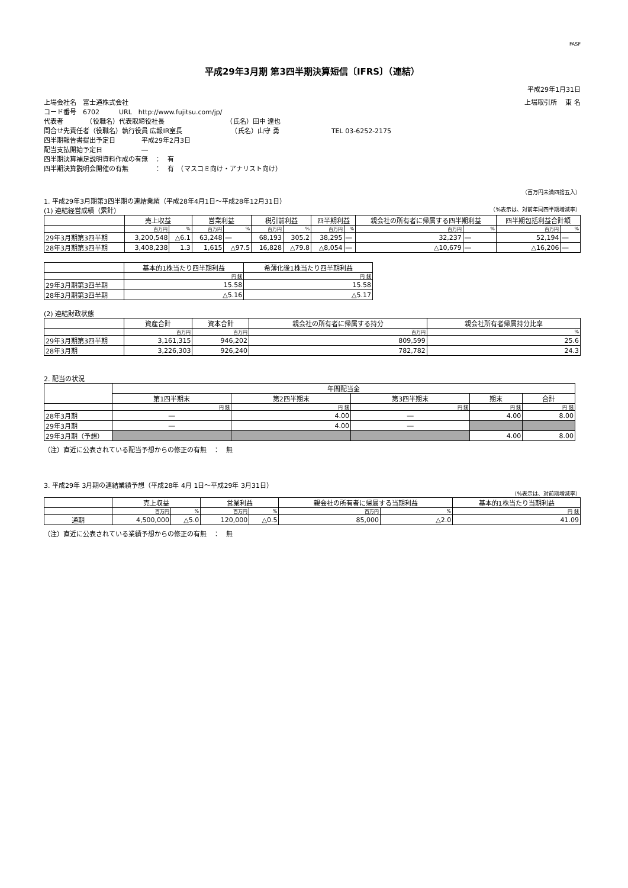FASF
平成29年3月期 第3四半期決算短信〔IFRS〕（連結）
平成29年1月31日
上場会社名　富士通株式会社 上場取引所　 東 名
コード番号　6702　　　URL　http://www.fujitsu.com/jp/
代表者　　　　（役職名）代表取締役社長　　　　　　　　　　（氏名）田中 達也
問合せ先責任者（役職名）執行役員 広報IR室長　　　　　　　　（氏名）山守 勇　　　　　　　　TEL 03-6252-2175
四半期報告書提出予定日　　　　平成29年2月3日
配当支払開始予定日　　　　　　―
四半期決算補足説明資料作成の有無　：　有
四半期決算説明会開催の有無　　　　：　有　（マスコミ向け・アナリスト向け）
（百万円未満四捨五入）
1. 平成29年3月期第3四半期の連結業績（平成28年4月1日～平成28年12月31日）
(1) 連結経営成績（累計） （%表示は、対前年同四半期増減率）
| | 売上収益 | | 営業利益 | | 税引前利益 | | 四半期利益 | | 親会社の所有者に帰属する四半期利益 | | 四半期包括利益合計額 | |
| --- | --- | --- | --- | --- | --- | --- | --- | --- | --- | --- | --- | --- |
| | 百万円 | % | 百万円 | % | 百万円 | % | 百万円 | % | 百万円 | % | 百万円 | % |
| 29年3月期第3四半期 | 3,200,548 | △6.1 | 63,248 | ― | 68,193 | 305.2 | 38,295 | ― | 32,237 | ― | 52,194 | ― |
| 28年3月期第3四半期 | 3,408,238 | 1.3 | 1,615 | △97.5 | 16,828 | △79.8 | △8,054 | ― | △10,679 | ― | △16,206 | ― |
| | 基本的1株当たり四半期利益 | 希薄化後1株当たり四半期利益 |
| --- | --- | --- |
| | 円 銭 | 円 銭 |
| 29年3月期第3四半期 | 15.58 | 15.58 |
| 28年3月期第3四半期 | △5.16 | △5.17 |
(2) 連結財政状態
| | 資産合計 | 資本合計 | 親会社の所有者に帰属する持分 | 親会社所有者帰属持分比率 |
| --- | --- | --- | --- | --- |
| | 百万円 | 百万円 | 百万円 | % |
| 29年3月期第3四半期 | 3,161,315 | 946,202 | 809,599 | 25.6 |
| 28年3月期 | 3,226,303 | 926,240 | 782,782 | 24.3 |
2. 配当の状況
| | 年間配当金 | | | | |
| --- | --- | --- | --- | --- | --- |
| | 第1四半期末 | 第2四半期末 | 第3四半期末 | 期末 | 合計 |
| | 円 銭 | 円 銭 | 円 銭 | 円 銭 | 円 銭 |
| 28年3月期 | ― | 4.00 | ― | 4.00 | 8.00 |
| 29年3月期 | ― | 4.00 | ― | | |
| 29年3月期（予想） | | | | 4.00 | 8.00 |
（注）直近に公表されている配当予想からの修正の有無　：　無
3. 平成29年 3月期の連結業績予想（平成28年 4月 1日～平成29年 3月31日）
（%表示は、対前期増減率）
| | 売上収益 | | 営業利益 | | 親会社の所有者に帰属する当期利益 | | 基本的1株当たり当期利益 |
| --- | --- | --- | --- | --- | --- | --- | --- |
| | 百万円 | % | 百万円 | % | 百万円 | % | 円 銭 |
| 通期 | 4,500,000 | △5.0 | 120,000 | △0.5 | 85,000 | △2.0 | 41.09 |
（注）直近に公表されている業績予想からの修正の有無　：　無